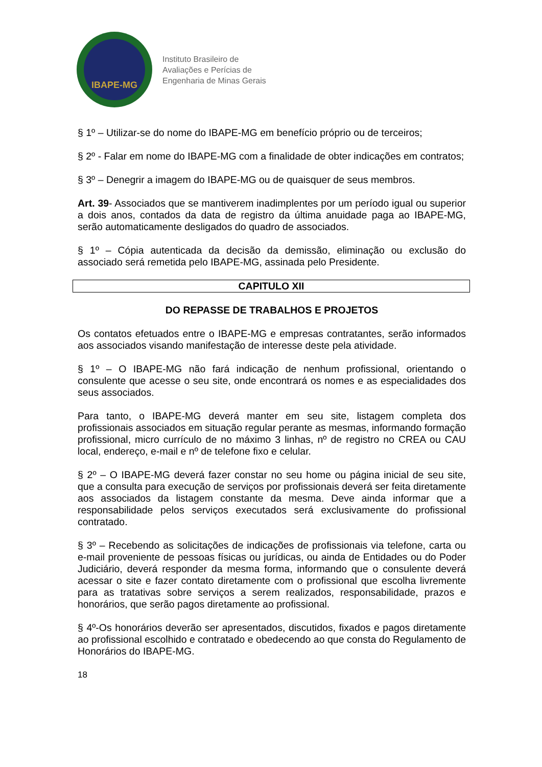IBAPE-MG
Instituto Brasileiro de
Avaliações e Perícias de
Engenharia de Minas Gerais
§ 1º – Utilizar-se do nome do IBAPE-MG em benefício próprio ou de terceiros;
§ 2º - Falar em nome do IBAPE-MG com a finalidade de obter indicações em contratos;
§ 3º – Denegrir a imagem do IBAPE-MG ou de quaisquer de seus membros.
Art. 39- Associados que se mantiverem inadimplentes por um período igual ou superior a dois anos, contados da data de registro da última anuidade paga ao IBAPE-MG, serão automaticamente desligados do quadro de associados.
§ 1º – Cópia autenticada da decisão da demissão, eliminação ou exclusão do associado será remetida pelo IBAPE-MG, assinada pelo Presidente.
CAPITULO XII
DO REPASSE DE TRABALHOS E PROJETOS
Os contatos efetuados entre o IBAPE-MG e empresas contratantes, serão informados aos associados visando manifestação de interesse deste pela atividade.
§ 1º – O IBAPE-MG não fará indicação de nenhum profissional, orientando o consulente que acesse o seu site, onde encontrará os nomes e as especialidades dos seus associados.
Para tanto, o IBAPE-MG deverá manter em seu site, listagem completa dos profissionais associados em situação regular perante as mesmas, informando formação profissional, micro currículo de no máximo 3 linhas, nº de registro no CREA ou CAU local, endereço, e-mail e nº de telefone fixo e celular.
§ 2º – O IBAPE-MG deverá fazer constar no seu home ou página inicial de seu site, que a consulta para execução de serviços por profissionais deverá ser feita diretamente aos associados da listagem constante da mesma. Deve ainda informar que a responsabilidade pelos serviços executados será exclusivamente do profissional contratado.
§ 3º – Recebendo as solicitações de indicações de profissionais via telefone, carta ou e-mail proveniente de pessoas físicas ou jurídicas, ou ainda de Entidades ou do Poder Judiciário, deverá responder da mesma forma, informando que o consulente deverá acessar o site e fazer contato diretamente com o profissional que escolha livremente para as tratativas sobre serviços a serem realizados, responsabilidade, prazos e honorários, que serão pagos diretamente ao profissional.
§ 4º-Os honorários deverão ser apresentados, discutidos, fixados e pagos diretamente ao profissional escolhido e contratado e obedecendo ao que consta do Regulamento de Honorários do IBAPE-MG.
18